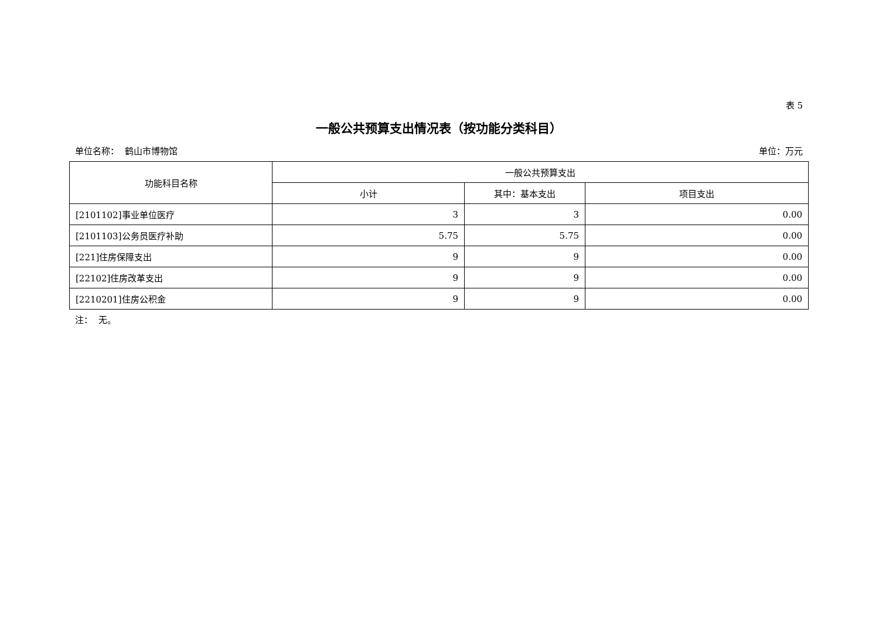表 5
一般公共预算支出情况表（按功能分类科目）
单位名称： 鹤山市博物馆 单位：万元
| 功能科目名称 | 一般公共预算支出 | | |
| --- | --- | --- | --- |
| | 小计 | 其中：基本支出 | 项目支出 |
| [2101102]事业单位医疗 | 3 | 3 | 0.00 |
| [2101103]公务员医疗补助 | 5.75 | 5.75 | 0.00 |
| [221]住房保障支出 | 9 | 9 | 0.00 |
| [22102]住房改革支出 | 9 | 9 | 0.00 |
| [2210201]住房公积金 | 9 | 9 | 0.00 |
注： 无。